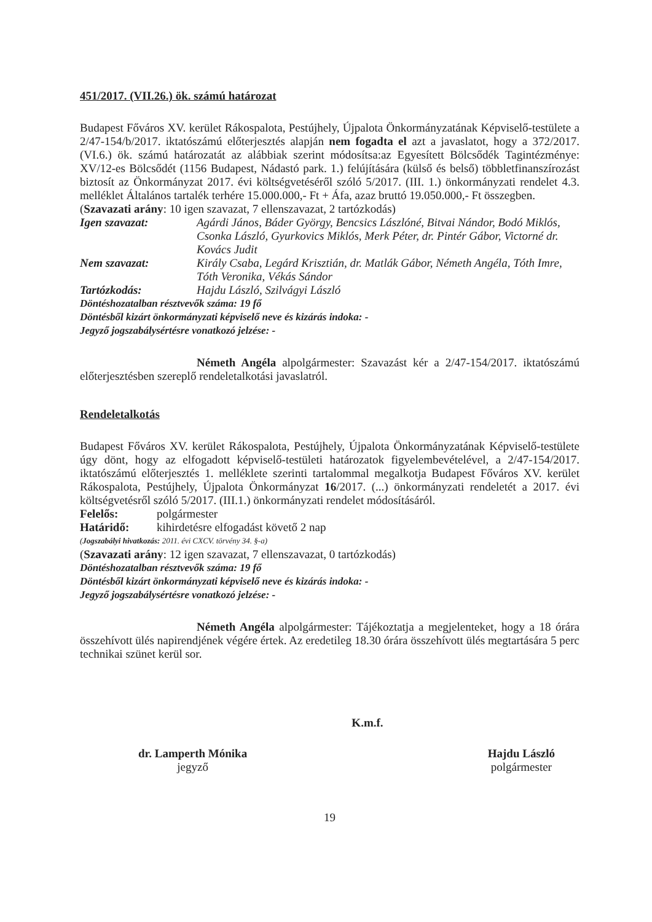451/2017. (VII.26.) ök. számú határozat
Budapest Főváros XV. kerület Rákospalota, Pestújhely, Újpalota Önkormányzatának Képviselő-testülete a 2/47-154/b/2017. iktatószámú előterjesztés alapján nem fogadta el azt a javaslatot, hogy a 372/2017. (VI.6.) ök. számú határozatát az alábbiak szerint módosítsa:az Egyesített Bölcsődék Tagintézménye: XV/12-es Bölcsődét (1156 Budapest, Nádastó park. 1.) felújítására (külső és belső) többletfinanszírozást biztosít az Önkormányzat 2017. évi költségvetéséről szóló 5/2017. (III. 1.) önkormányzati rendelet 4.3. melléklet Általános tartalék terhére 15.000.000,- Ft + Áfa, azaz bruttó 19.050.000,- Ft összegben.
(Szavazati arány: 10 igen szavazat, 7 ellenszavazat, 2 tartózkodás)
Igen szavazat: Agárdi János, Báder György, Bencsics Lászlóné, Bitvai Nándor, Bodó Miklós, Csonka László, Gyurkovics Miklós, Merk Péter, dr. Pintér Gábor, Victorné dr. Kovács Judit
Nem szavazat: Király Csaba, Legárd Krisztián, dr. Matlák Gábor, Németh Angéla, Tóth Imre, Tóth Veronika, Vékás Sándor
Tartózkodás: Hajdu László, Szilvágyi László
Döntéshozatalban résztvevők száma: 19 fő
Döntésből kizárt önkormányzati képviselő neve és kizárás indoka: -
Jegyző jogszabálysértésre vonatkozó jelzése: -
Németh Angéla alpolgármester: Szavazást kér a 2/47-154/2017. iktatószámú előterjesztésben szereplő rendeletalkotási javaslatról.
Rendeletalkotás
Budapest Főváros XV. kerület Rákospalota, Pestújhely, Újpalota Önkormányzatának Képviselő-testülete úgy dönt, hogy az elfogadott képviselő-testületi határozatok figyelembevételével, a 2/47-154/2017. iktatószámú előterjesztés 1. melléklete szerinti tartalommal megalkotja Budapest Főváros XV. kerület Rákospalota, Pestújhely, Újpalota Önkormányzat 16/2017. (...) önkormányzati rendeletét a 2017. évi költségvetésről szóló 5/2017. (III.1.) önkormányzati rendelet módosításáról.
Felelős: polgármester
Határidő: kihirdetésre elfogadást követő 2 nap
(Jogszabályi hivatkozás: 2011. évi CXCV. törvény 34. §-a)
(Szavazati arány: 12 igen szavazat, 7 ellenszavazat, 0 tartózkodás)
Döntéshozatalban résztvevők száma: 19 fő
Döntésből kizárt önkormányzati képviselő neve és kizárás indoka: -
Jegyző jogszabálysértésre vonatkozó jelzése: -
Németh Angéla alpolgármester: Tájékoztatja a megjelenteket, hogy a 18 órára összehívott ülés napirendjének végére értek. Az eredetileg 18.30 órára összehívott ülés megtartására 5 perc technikai szünet kerül sor.
dr. Lamperth Mónika
jegyző
K.m.f.
Hajdu László
polgármester
19